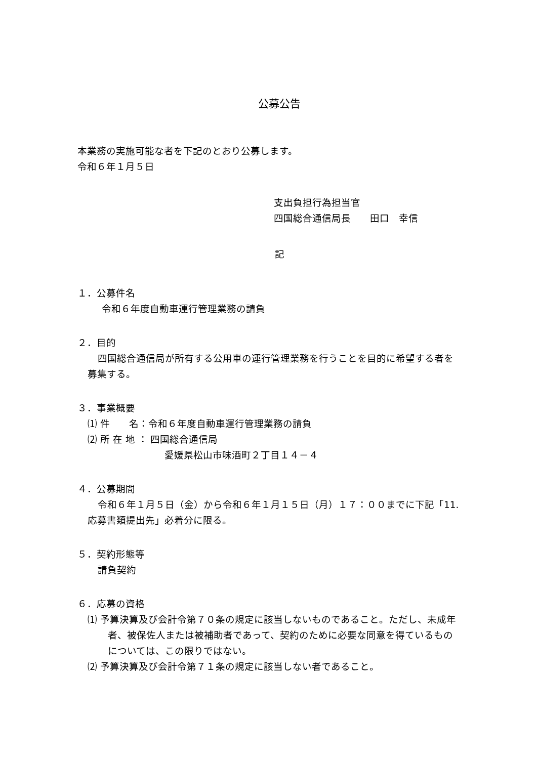公募公告
本業務の実施可能な者を下記のとおり公募します。
令和６年１月５日
支出負担行為担当官
四国総合通信局長　　田口　幸信
記
１．公募件名
令和６年度自動車運行管理業務の請負
２．目的
四国総合通信局が所有する公用車の運行管理業務を行うことを目的に希望する者を募集する。
３．事業概要
⑴ 件　　名：令和６年度自動車運行管理業務の請負
⑵ 所 在 地 ： 四国総合通信局
愛媛県松山市味酒町２丁目１４－４
４．公募期間
令和６年１月５日（金）から令和６年１月１５日（月）１７：００までに下記「11. 応募書類提出先」必着分に限る。
５．契約形態等
請負契約
６．応募の資格
⑴ 予算決算及び会計令第７０条の規定に該当しないものであること。ただし、未成年者、被保佐人または被補助者であって、契約のために必要な同意を得ているものについては、この限りではない。
⑵ 予算決算及び会計令第７１条の規定に該当しない者であること。